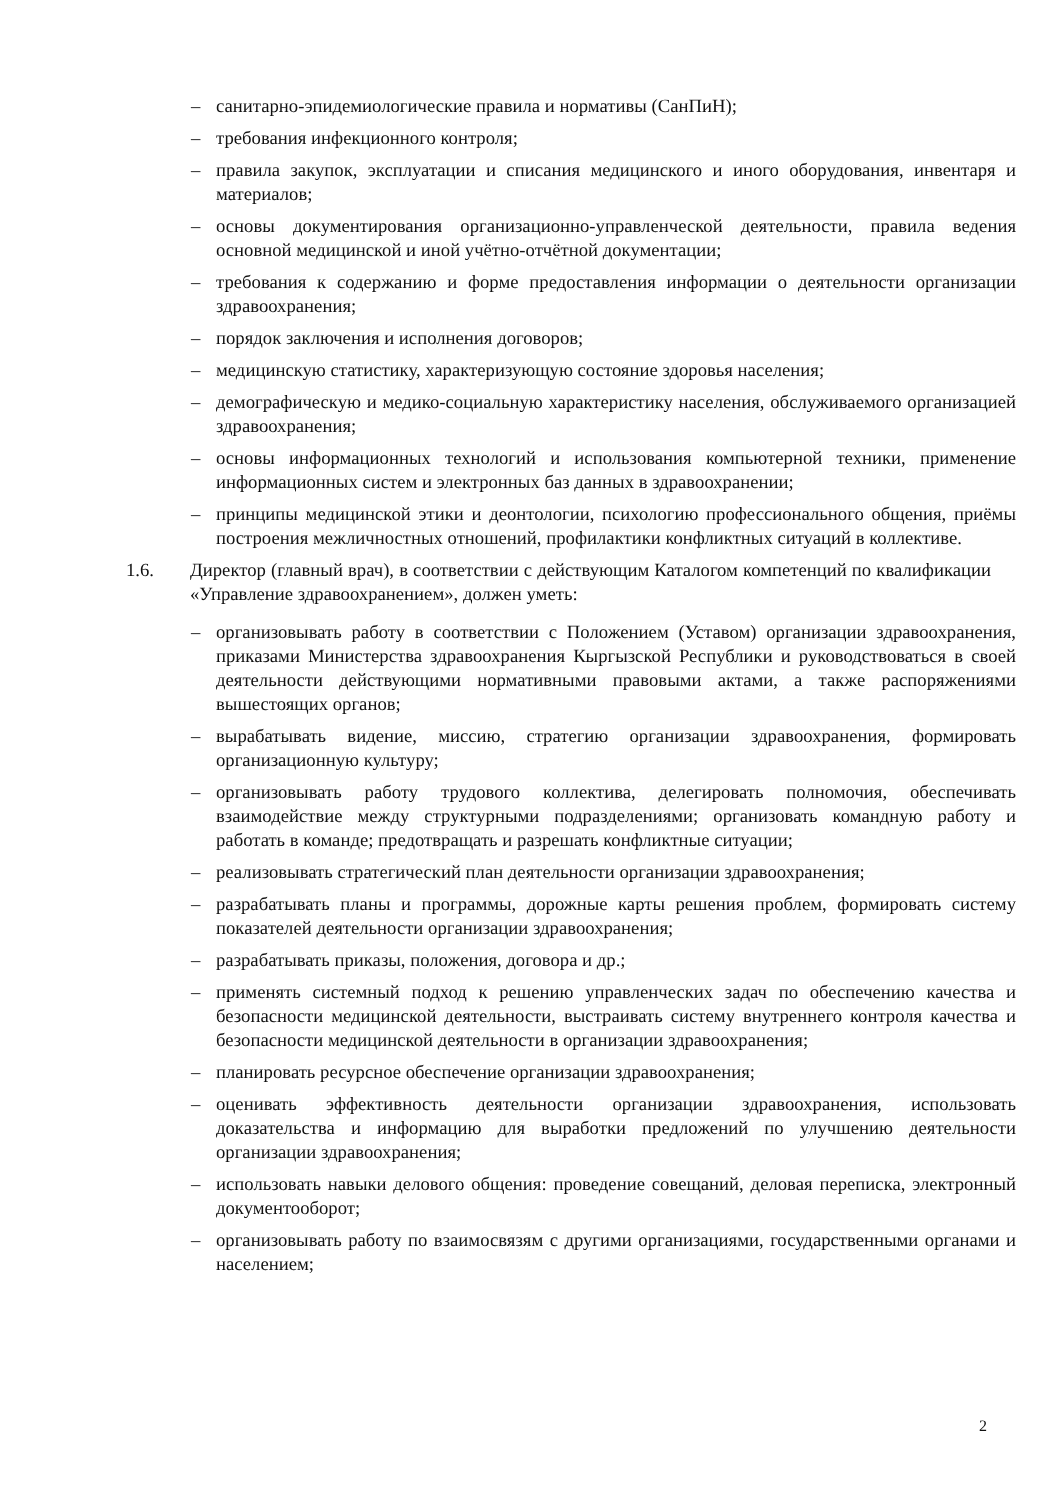– санитарно-эпидемиологические правила и нормативы (СанПиН);
– требования инфекционного контроля;
– правила закупок, эксплуатации и списания медицинского и иного оборудования, инвентаря и материалов;
– основы документирования организационно-управленческой деятельности, правила ведения основной медицинской и иной учётно-отчётной документации;
– требования к содержанию и форме предоставления информации о деятельности организации здравоохранения;
– порядок заключения и исполнения договоров;
– медицинскую статистику, характеризующую состояние здоровья населения;
– демографическую и медико-социальную характеристику населения, обслуживаемого организацией здравоохранения;
– основы информационных технологий и использования компьютерной техники, применение информационных систем и электронных баз данных в здравоохранении;
– принципы медицинской этики и деонтологии, психологию профессионального общения, приёмы построения межличностных отношений, профилактики конфликтных ситуаций в коллективе.
1.6. Директор (главный врач), в соответствии с действующим Каталогом компетенций по квалификации «Управление здравоохранением», должен уметь:
– организовывать работу в соответствии с Положением (Уставом) организации здравоохранения, приказами Министерства здравоохранения Кыргызской Республики и руководствоваться в своей деятельности действующими нормативными правовыми актами, а также распоряжениями вышестоящих органов;
– вырабатывать видение, миссию, стратегию организации здравоохранения, формировать организационную культуру;
– организовывать работу трудового коллектива, делегировать полномочия, обеспечивать взаимодействие между структурными подразделениями; организовать командную работу и работать в команде; предотвращать и разрешать конфликтные ситуации;
– реализовывать стратегический план деятельности организации здравоохранения;
– разрабатывать планы и программы, дорожные карты решения проблем, формировать систему показателей деятельности организации здравоохранения;
– разрабатывать приказы, положения, договора и др.;
– применять системный подход к решению управленческих задач по обеспечению качества и безопасности медицинской деятельности, выстраивать систему внутреннего контроля качества и безопасности медицинской деятельности в организации здравоохранения;
– планировать ресурсное обеспечение организации здравоохранения;
– оценивать эффективность деятельности организации здравоохранения, использовать доказательства и информацию для выработки предложений по улучшению деятельности организации здравоохранения;
– использовать навыки делового общения: проведение совещаний, деловая переписка, электронный документооборот;
– организовывать работу по взаимосвязям с другими организациями, государственными органами и населением;
2